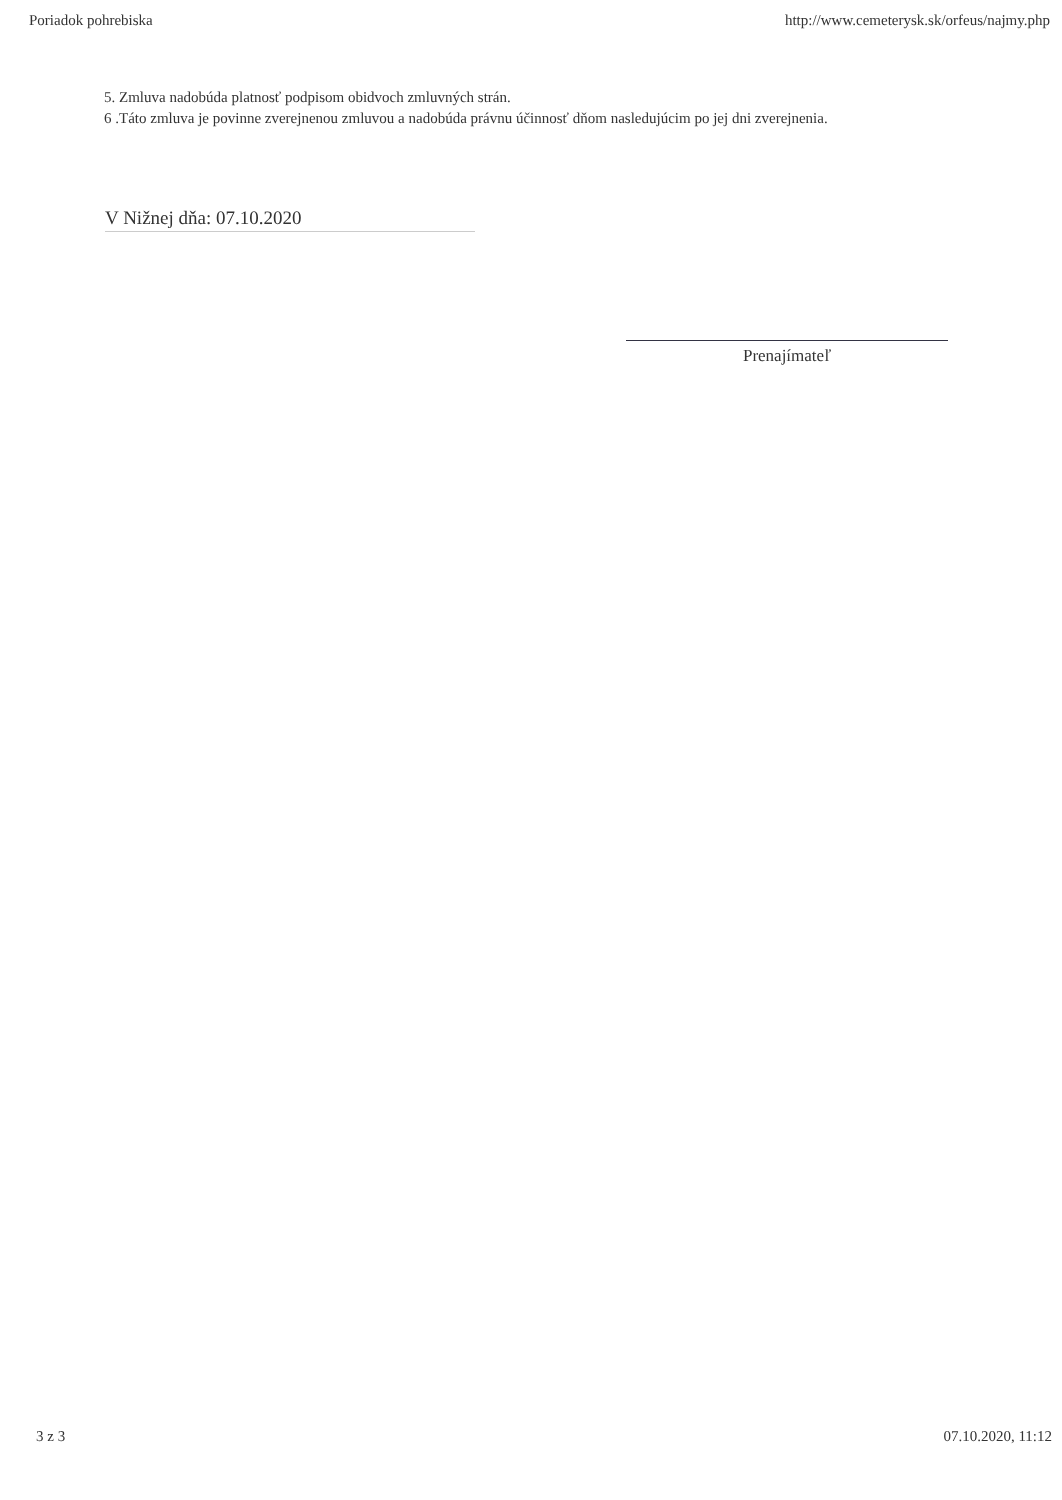Poriadok pohrebiska http://www.cemeterysk.sk/orfeus/najmy.php
5. Zmluva nadobúda platnosť podpisom obidvoch zmluvných strán.
6 .Táto zmluva je povinne zverejnenou zmluvou a nadobúda právnu účinnosť dňom nasledujúcim po jej dni zverejnenia.
V Nižnej dňa: 07.10.2020
Prenajímateľ
3 z 3 07.10.2020, 11:12